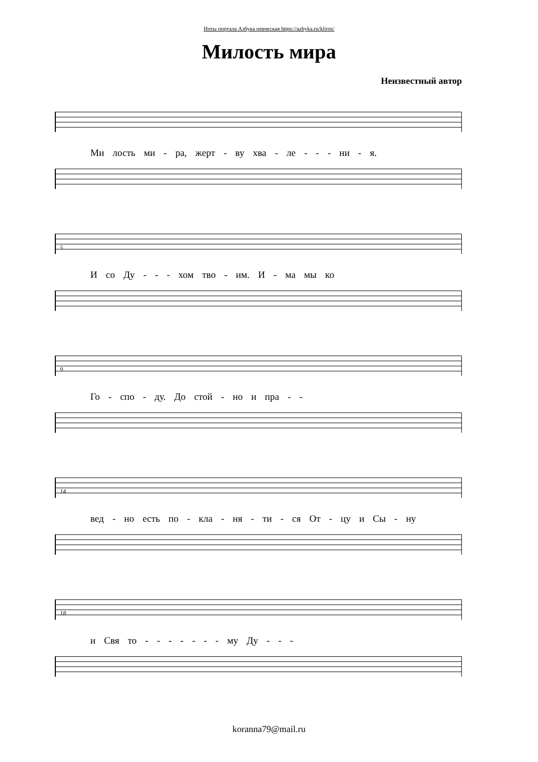Ноты портала Азбука певческая https://azbyka.ru/kliros/
Милость мира
Неизвестный автор
Ми лость ми - ра, жерт - ву хва - ле - - - ни - я.
5
И со Ду - - - хом тво - им. И - ма мы ко
9
Го - спо - ду. До стой - но и пра - -
14
вед - но есть по - кла - ня - ти - ся От - цу и Сы - ну
18
и Свя то - - - - - - - му Ду - - -
koranna79@mail.ru